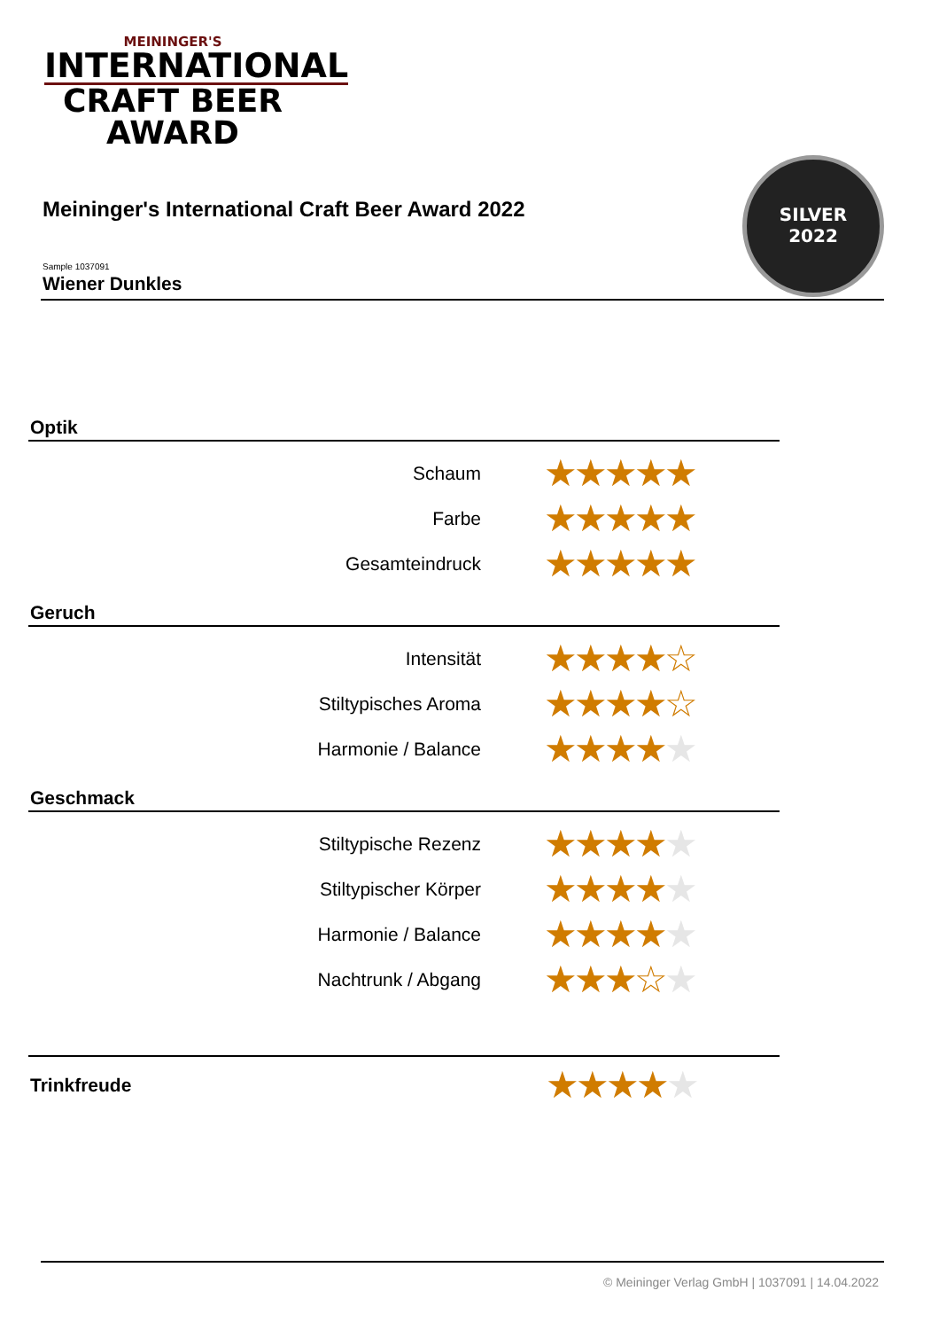MEININGER'S
INTERNATIONAL
CRAFT BEER AWARD
Meininger's International Craft Beer Award 2022
Sample 1037091
Wiener Dunkles
SILVER
2022
Optik
| Schaum | ★★★★★ |
| Farbe | ★★★★★ |
| Gesamteindruck | ★★★★★ |
Geruch
| Intensität | ★★★★☆ |
| Stiltypisches Aroma | ★★★★☆ |
| Harmonie / Balance | ★★★★ ★ |
Geschmack
| Stiltypische Rezenz | ★★★★ ★ |
| Stiltypischer Körper | ★★★★ ★ |
| Harmonie / Balance | ★★★★ ★ |
| Nachtrunk / Abgang | ★★★☆ ★ |
| Trinkfreude | ★★★★ ★ |
© Meininger Verlag GmbH | 1037091 | 14.04.2022